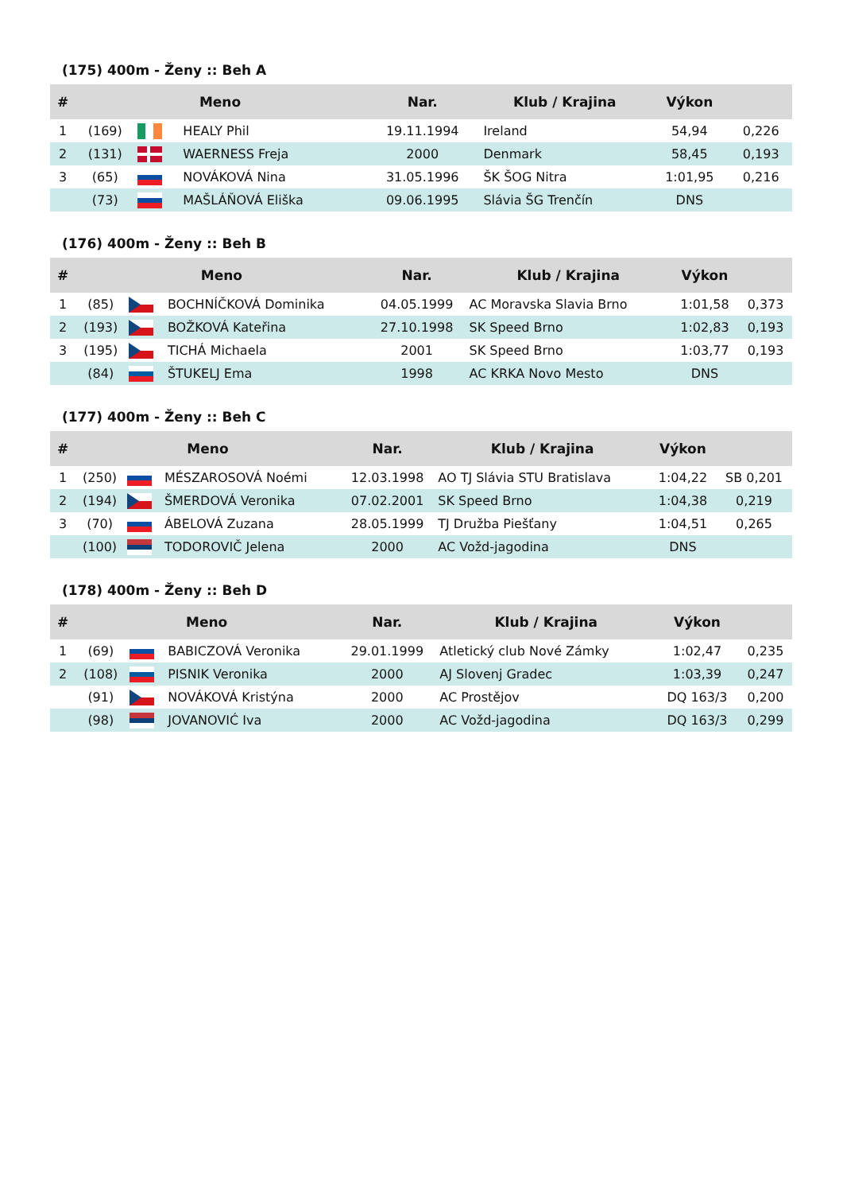(175) 400m - Ženy :: Beh A
| # | Meno | | | Nar. | Klub / Krajina | Výkon | |
| --- | --- | --- | --- | --- | --- | --- | --- |
| 1 | (169) | | HEALY Phil | 19.11.1994 | Ireland | 54,94 | 0,226 |
| 2 | (131) | | WAERNESS Freja | 2000 | Denmark | 58,45 | 0,193 |
| 3 | (65) | | NOVÁKOVÁ Nina | 31.05.1996 | ŠK ŠOG Nitra | 1:01,95 | 0,216 |
| | (73) | | MAŠLÁŇOVÁ Eliška | 09.06.1995 | Slávia ŠG Trenčín | DNS | |
(176) 400m - Ženy :: Beh B
| # | Meno | | | Nar. | Klub / Krajina | Výkon | |
| --- | --- | --- | --- | --- | --- | --- | --- |
| 1 | (85) | | BOCHNÍČKOVÁ Dominika | 04.05.1999 | AC Moravska Slavia Brno | 1:01,58 | 0,373 |
| 2 | (193) | | BOŽKOVÁ Kateřina | 27.10.1998 | SK Speed Brno | 1:02,83 | 0,193 |
| 3 | (195) | | TICHÁ Michaela | 2001 | SK Speed Brno | 1:03,77 | 0,193 |
| | (84) | | ŠTUKELJ Ema | 1998 | AC KRKA Novo Mesto | DNS | |
(177) 400m - Ženy :: Beh C
| # | Meno | | | Nar. | Klub / Krajina | Výkon | |
| --- | --- | --- | --- | --- | --- | --- | --- |
| 1 | (250) | | MÉSZAROSOVÁ Noémi | 12.03.1998 | AO TJ Slávia STU Bratislava | 1:04,22 | SB 0,201 |
| 2 | (194) | | ŠMERDOVÁ Veronika | 07.02.2001 | SK Speed Brno | 1:04,38 | 0,219 |
| 3 | (70) | | ÁBELOVÁ Zuzana | 28.05.1999 | TJ Družba Piešťany | 1:04,51 | 0,265 |
| | (100) | | TODOROVIČ Jelena | 2000 | AC Vožd-jagodina | DNS | |
(178) 400m - Ženy :: Beh D
| # | Meno | | | Nar. | Klub / Krajina | Výkon | |
| --- | --- | --- | --- | --- | --- | --- | --- |
| 1 | (69) | | BABICZOVÁ Veronika | 29.01.1999 | Atletický club Nové Zámky | 1:02,47 | 0,235 |
| 2 | (108) | | PISNIK Veronika | 2000 | AJ Slovenj Gradec | 1:03,39 | 0,247 |
| | (91) | | NOVÁKOVÁ Kristýna | 2000 | AC Prostějov | DQ 163/3 | 0,200 |
| | (98) | | JOVANOVIĆ Iva | 2000 | AC Vožd-jagodina | DQ 163/3 | 0,299 |